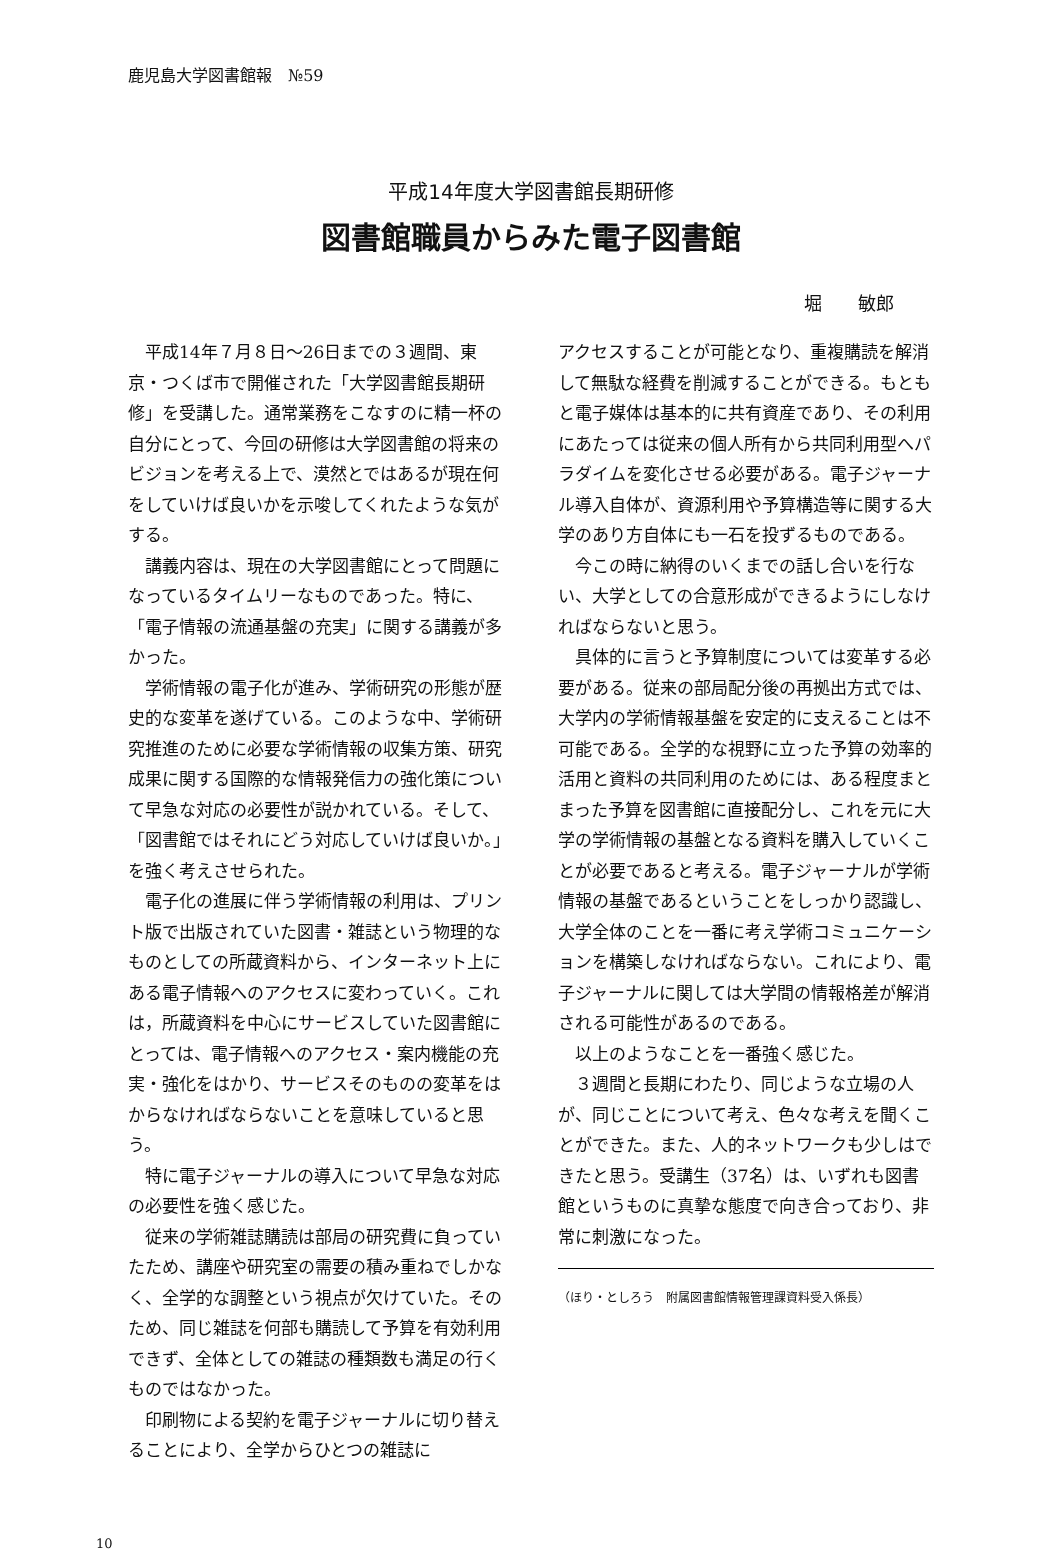鹿児島大学図書館報　№59
平成14年度大学図書館長期研修
図書館職員からみた電子図書館
堀　　敏郎
平成14年７月８日～26日までの３週間、東京・つくば市で開催された「大学図書館長期研修」を受講した。通常業務をこなすのに精一杯の自分にとって、今回の研修は大学図書館の将来のビジョンを考える上で、漠然とではあるが現在何をしていけば良いかを示唆してくれたような気がする。
講義内容は、現在の大学図書館にとって問題になっているタイムリーなものであった。特に、「電子情報の流通基盤の充実」に関する講義が多かった。
学術情報の電子化が進み、学術研究の形態が歴史的な変革を遂げている。このような中、学術研究推進のために必要な学術情報の収集方策、研究成果に関する国際的な情報発信力の強化策について早急な対応の必要性が説かれている。そして、「図書館ではそれにどう対応していけば良いか。」を強く考えさせられた。
電子化の進展に伴う学術情報の利用は、プリント版で出版されていた図書・雑誌という物理的なものとしての所蔵資料から、インターネット上にある電子情報へのアクセスに変わっていく。これは，所蔵資料を中心にサービスしていた図書館にとっては、電子情報へのアクセス・案内機能の充実・強化をはかり、サービスそのものの変革をはからなければならないことを意味していると思う。
特に電子ジャーナルの導入について早急な対応の必要性を強く感じた。
従来の学術雑誌購読は部局の研究費に負っていたため、講座や研究室の需要の積み重ねでしかなく、全学的な調整という視点が欠けていた。そのため、同じ雑誌を何部も購読して予算を有効利用できず、全体としての雑誌の種類数も満足の行くものではなかった。
印刷物による契約を電子ジャーナルに切り替えることにより、全学からひとつの雑誌に
アクセスすることが可能となり、重複購読を解消して無駄な経費を削減することができる。もともと電子媒体は基本的に共有資産であり、その利用にあたっては従来の個人所有から共同利用型へパラダイムを変化させる必要がある。電子ジャーナル導入自体が、資源利用や予算構造等に関する大学のあり方自体にも一石を投ずるものである。
今この時に納得のいくまでの話し合いを行ない、大学としての合意形成ができるようにしなければならないと思う。
具体的に言うと予算制度については変革する必要がある。従来の部局配分後の再拠出方式では、大学内の学術情報基盤を安定的に支えることは不可能である。全学的な視野に立った予算の効率的活用と資料の共同利用のためには、ある程度まとまった予算を図書館に直接配分し、これを元に大学の学術情報の基盤となる資料を購入していくことが必要であると考える。電子ジャーナルが学術情報の基盤であるということをしっかり認識し、大学全体のことを一番に考え学術コミュニケーションを構築しなければならない。これにより、電子ジャーナルに関しては大学間の情報格差が解消される可能性があるのである。
以上のようなことを一番強く感じた。
３週間と長期にわたり、同じような立場の人が、同じことについて考え、色々な考えを聞くことができた。また、人的ネットワークも少しはできたと思う。受講生（37名）は、いずれも図書館というものに真摯な態度で向き合っており、非常に刺激になった。
（ほり・としろう　附属図書館情報管理課資料受入係長）
10